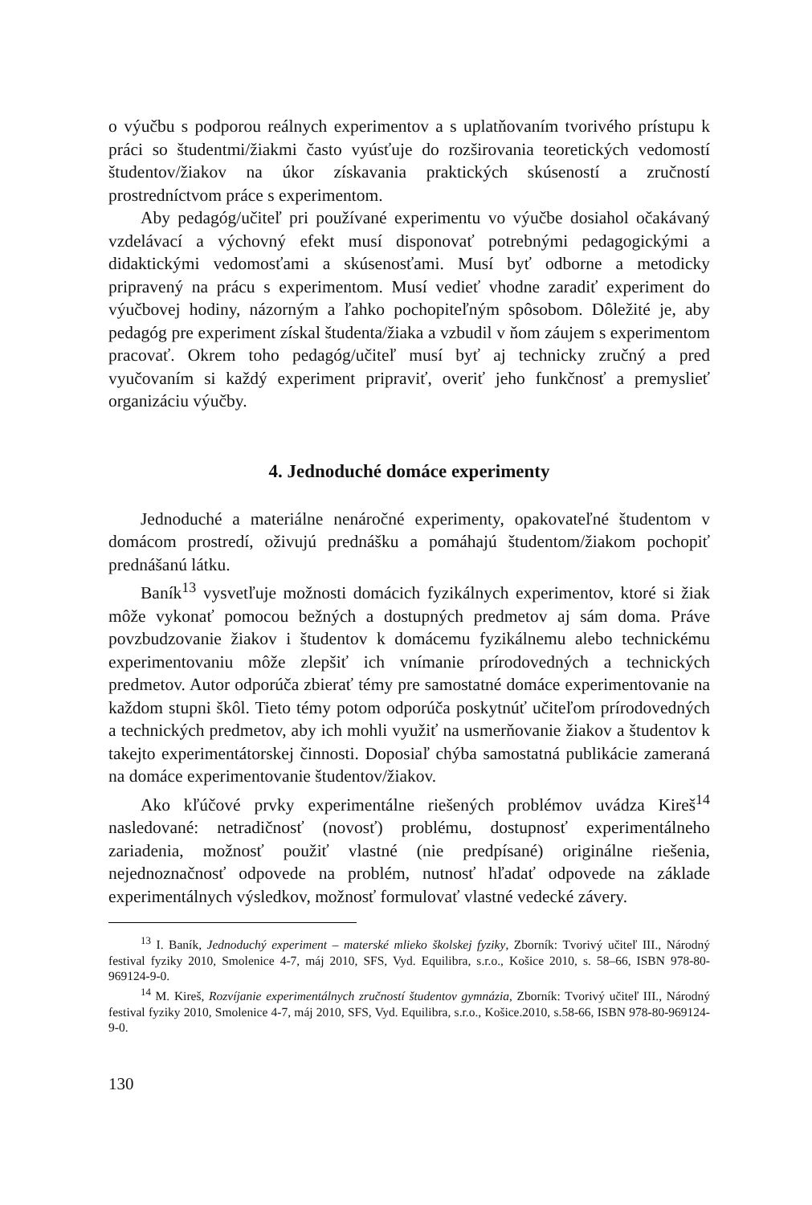o výučbu s podporou reálnych experimentov a s uplatňovaním tvorivého prístupu k práci so študentmi/žiakmi často vyúsťuje do rozširovania teoretických vedomostí študentov/žiakov na úkor získavania praktických skúseností a zručností prostredníctvom práce s experimentom.
Aby pedagóg/učiteľ pri používané experimentu vo výučbe dosiahol očakávaný vzdelávací a výchovný efekt musí disponovať potrebnými pedagogickými a didaktickými vedomosťami a skúsenosťami. Musí byť odborne a metodicky pripravený na prácu s experimentom. Musí vedieť vhodne zaradiť experiment do výučbovej hodiny, názorným a ľahko pochopiteľným spôsobom. Dôležité je, aby pedagóg pre experiment získal študenta/žiaka a vzbudil v ňom záujem s experimentom pracovať. Okrem toho pedagóg/učiteľ musí byť aj technicky zručný a pred vyučovaním si každý experiment pripraviť, overiť jeho funkčnosť a premyslieť organizáciu výučby.
4. Jednoduché domáce experimenty
Jednoduché a materiálne nenáročné experimenty, opakovateľné študentom v domácom prostredí, oživujú prednášku a pomáhajú študentom/žiakom pochopiť prednášanú látku.
Baník<sup>13</sup> vysvetľuje možnosti domácich fyzikálnych experimentov, ktoré si žiak môže vykonať pomocou bežných a dostupných predmetov aj sám doma. Práve povzbudzovanie žiakov i študentov k domácemu fyzikálnemu alebo technickému experimentovaniu môže zlepšiť ich vnímanie prírodovedných a technických predmetov. Autor odporúča zbierať témy pre samostatné domáce experimentovanie na každom stupni škôl. Tieto témy potom odporúča poskytnúť učiteľom prírodovedných a technických predmetov, aby ich mohli využiť na usmerňovanie žiakov a študentov k takejto experimentátorskej činnosti. Doposiaľ chýba samostatná publikácie zameraná na domáce experimentovanie študentov/žiakov.
Ako kľúčové prvky experimentálne riešených problémov uvádza Kireš<sup>14</sup> nasledované: netradičnosť (novosť) problému, dostupnosť experimentálneho zariadenia, možnosť použiť vlastné (nie predpísané) originálne riešenia, nejednoznačnosť odpovede na problém, nutnosť hľadať odpovede na základe experimentálnych výsledkov, možnosť formulovať vlastné vedecké závery.
<sup>13</sup> I. Baník, Jednoduchý experiment – materské mlieko školskej fyziky, Zborník: Tvorivý učiteľ III., Národný festival fyziky 2010, Smolenice 4-7, máj 2010, SFS, Vyd. Equilibra, s.r.o., Košice 2010, s. 58–66, ISBN 978-80-969124-9-0.
<sup>14</sup> M. Kireš, Rozvíjanie experimentálnych zručností študentov gymnázia, Zborník: Tvorivý učiteľ III., Národný festival fyziky 2010, Smolenice 4-7, máj 2010, SFS, Vyd. Equilibra, s.r.o., Košice.2010, s.58-66, ISBN 978-80-969124-9-0.
130